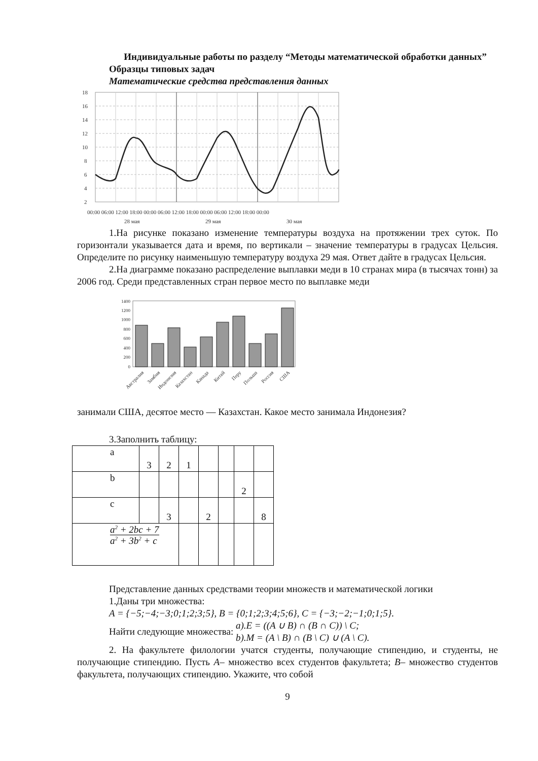Индивидуальные работы по разделу “Методы математической обработки данных”
Образцы типовых задач
Математические средства представления данных
18
16
14
12
10
8
6
4
2
00:00 06:00 12:00 18:00 00:00 06:00 12:00 18:00 00:00 06:00 12:00 18:00 00:00
28 мая
29 мая
30 мая
1.На рисунке показано изменение температуры воздуха на протяжении трех суток. По горизонтали указывается дата и время, по вертикали – значение температуры в градусах Цельсия. Определите по рисунку наименьшую температуру воздуха 29 мая. Ответ дайте в градусах Цельсия.
2.На диаграмме показано распределение выплавки меди в 10 странах мира (в тысячах тонн) за 2006 год. Среди представленных стран первое место по выплавке меди
1400
1200
1000
800
600
400
200
0
Австралия
Замбия
Индонезия
Казахстан
Канада
Китай
Перу
Польша
Россия
США
занимали США, десятое место — Казахстан. Какое место занимала Индонезия?
3.Заполнить таблицу:
| a | 3 | 2 | 1 | | | | |
| b | | | | | | 2 | |
| c | | 3 | | 2 | | | 8 |
| a<sup>2</sup> + 2bc + 7 a<sup>2</sup> + 3b<sup>2</sup> + c | | | | | | | |
Представление данных средствами теории множеств и математической логики
1.Даны три множества:
A = {−5;−4;−3;0;1;2;3;5}, B = {0;1;2;3;4;5;6}, C = {−3;−2;−1;0;1;5}.
Найти следующие множества: a).E = ((A ∪ B) ∩ (B ∩ C)) \ C;
b).M = (A \ B) ∩ (B \ C) ∪ (A \ C).
2. На факультете филологии учатся студенты, получающие стипендию, и студенты, не получающие стипендию. Пусть A– множество всех студентов факультета; B– множество студентов факультета, получающих стипендию. Укажите, что собой
9